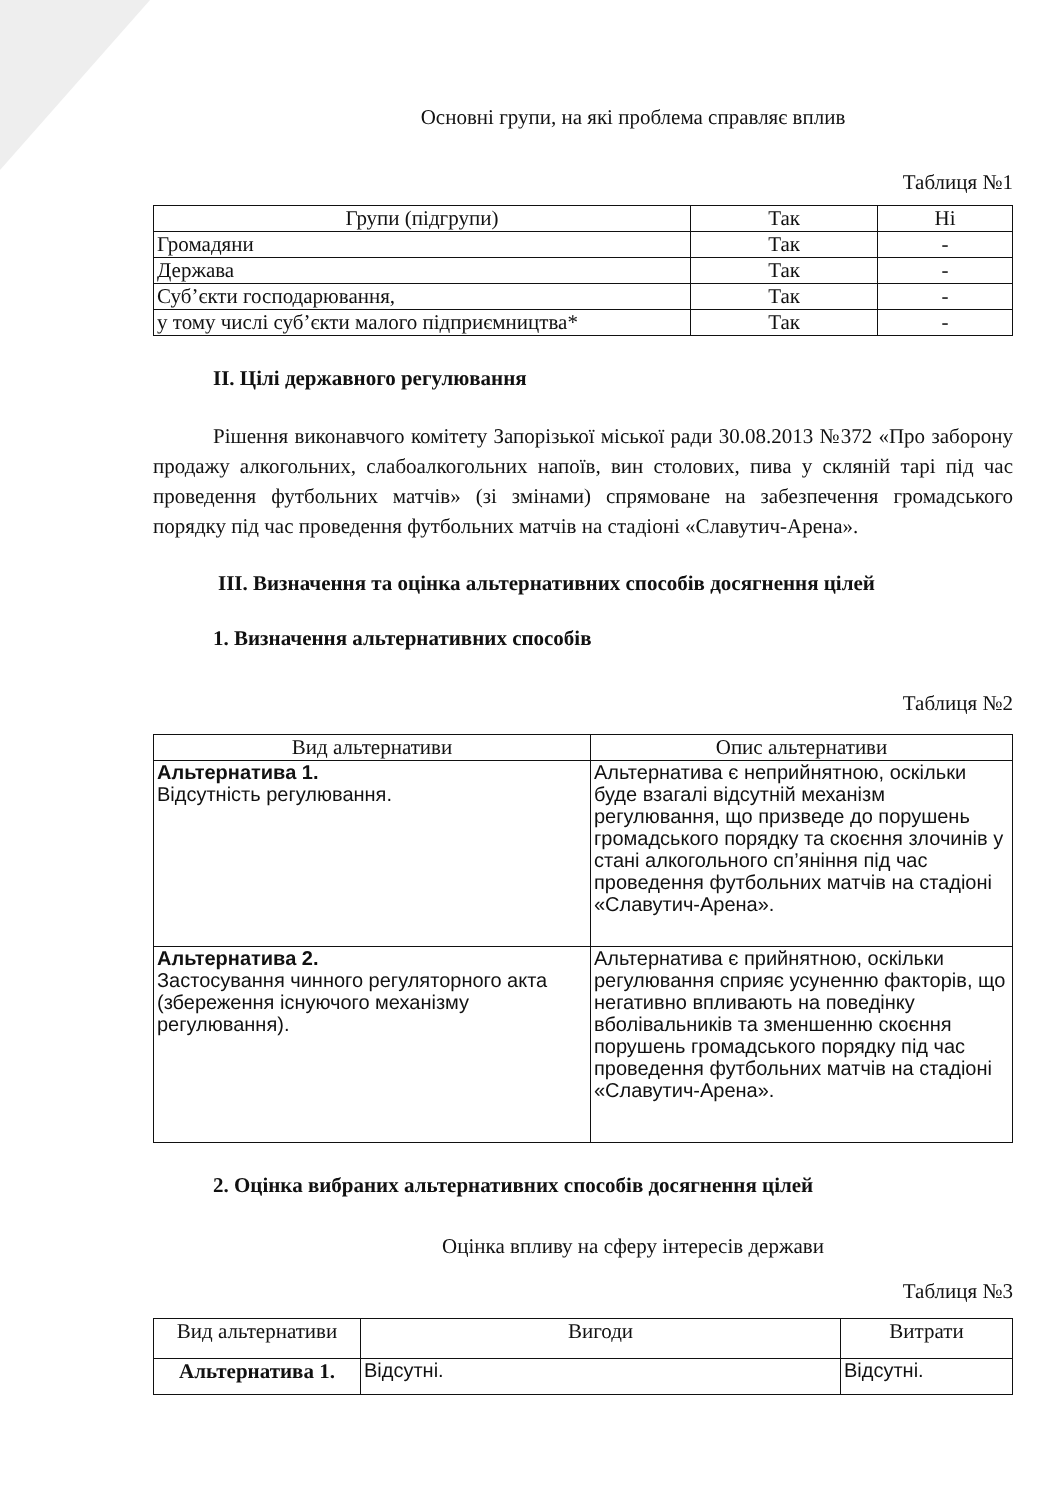Основні групи, на які проблема справляє вплив
Таблиця №1
| Групи (підгрупи) | Так | Ні |
| --- | --- | --- |
| Громадяни | Так | - |
| Держава | Так | - |
| Суб’єкти господарювання, | Так | - |
| у тому числі суб’єкти малого підприємництва* | Так | - |
II. Цілі державного регулювання
Рішення виконавчого комітету Запорізької міської ради 30.08.2013 №372 «Про заборону продажу алкогольних, слабоалкогольних напоїв, вин столових, пива у скляній тарі під час проведення футбольних матчів» (зі змінами) спрямоване на забезпечення громадського порядку під час проведення футбольних матчів на стадіоні «Славутич-Арена».
III. Визначення та оцінка альтернативних способів досягнення цілей
1. Визначення альтернативних способів
Таблиця №2
| Вид альтернативи | Опис альтернативи |
| --- | --- |
| Альтернатива 1. Відсутність регулювання. | Альтернатива є неприйнятною, оскільки буде взагалі відсутній механізм регулювання, що призведе до порушень громадського порядку та скоєння злочинів у стані алкогольного сп’яніння під час проведення футбольних матчів на стадіоні «Славутич-Арена». |
| Альтернатива 2. Застосування чинного регуляторного акта (збереження існуючого механізму регулювання). | Альтернатива є прийнятною, оскільки регулювання сприяє усуненню факторів, що негативно впливають на поведінку вболівальників та зменшенню скоєння порушень громадського порядку під час проведення футбольних матчів на стадіоні «Славутич-Арена». |
2. Оцінка вибраних альтернативних способів досягнення цілей
Оцінка впливу на сферу інтересів держави
Таблиця №3
| Вид альтернативи | Вигоди | Витрати |
| --- | --- | --- |
| Альтернатива 1. | Відсутні. | Відсутні. |